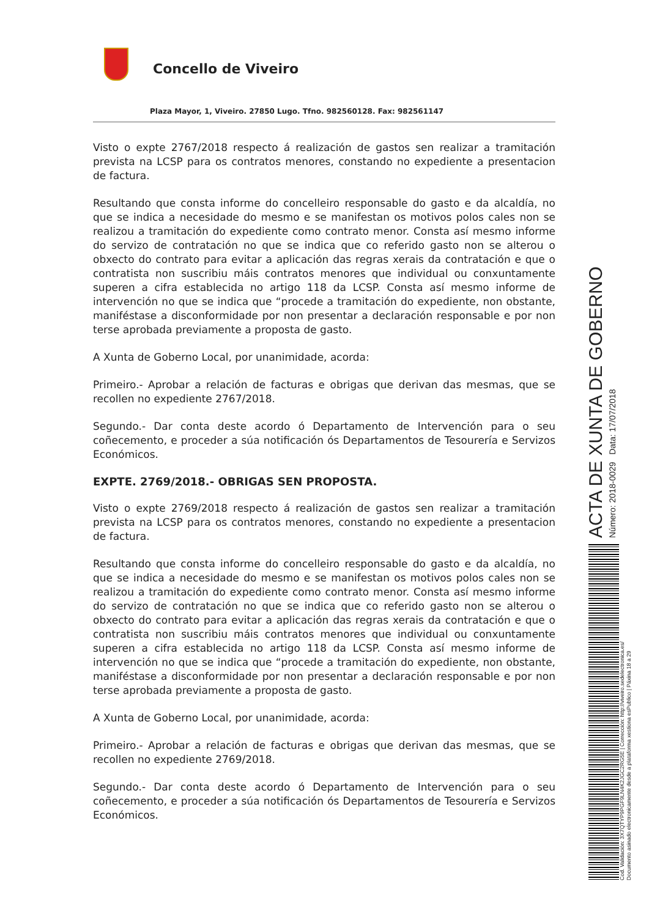Concello de Viveiro
Plaza Mayor, 1, Viveiro. 27850 Lugo. Tfno. 982560128. Fax: 982561147
Visto o expte 2767/2018 respecto á realización de gastos sen realizar a tramitación prevista na LCSP para os contratos menores, constando no expediente a presentacion de factura.
Resultando que consta informe do concelleiro responsable do gasto e da alcaldía, no que se indica a necesidade do mesmo e se manifestan os motivos polos cales non se realizou a tramitación do expediente como contrato menor. Consta así mesmo informe do servizo de contratación no que se indica que co referido gasto non se alterou o obxecto do contrato para evitar a aplicación das regras xerais da contratación e que o contratista non suscribiu máis contratos menores que individual ou conxuntamente superen a cifra establecida no artigo 118 da LCSP. Consta así mesmo informe de intervención no que se indica que “procede a tramitación do expediente, non obstante, maniféstase a disconformidade por non presentar a declaración responsable e por non terse aprobada previamente a proposta de gasto.
A Xunta de Goberno Local, por unanimidade, acorda:
Primeiro.- Aprobar a relación de facturas e obrigas que derivan das mesmas, que se recollen no expediente 2767/2018.
Segundo.- Dar conta deste acordo ó Departamento de Intervención para o seu coñecemento, e proceder a súa notificación ós Departamentos de Tesourería e Servizos Económicos.
EXPTE. 2769/2018.- OBRIGAS SEN PROPOSTA.
Visto o expte 2769/2018 respecto á realización de gastos sen realizar a tramitación prevista na LCSP para os contratos menores, constando no expediente a presentacion de factura.
Resultando que consta informe do concelleiro responsable do gasto e da alcaldía, no que se indica a necesidade do mesmo e se manifestan os motivos polos cales non se realizou a tramitación do expediente como contrato menor. Consta así mesmo informe do servizo de contratación no que se indica que co referido gasto non se alterou o obxecto do contrato para evitar a aplicación das regras xerais da contratación e que o contratista non suscribiu máis contratos menores que individual ou conxuntamente superen a cifra establecida no artigo 118 da LCSP. Consta así mesmo informe de intervención no que se indica que “procede a tramitación do expediente, non obstante, maniféstase a disconformidade por non presentar a declaración responsable e por non terse aprobada previamente a proposta de gasto.
A Xunta de Goberno Local, por unanimidade, acorda:
Primeiro.- Aprobar a relación de facturas e obrigas que derivan das mesmas, que se recollen no expediente 2769/2018.
Segundo.- Dar conta deste acordo ó Departamento de Intervención para o seu coñecemento, e proceder a súa notificación ós Departamentos de Tesourería e Servizos Económicos.
ACTA DE XUNTA DE GOBERNO Número: 2018-0029 Data: 17/07/2018
Cod. Validación: 3X7QTYP9PGF9LN4K2JGC2RG5E | Corrección: http://viveiro.sedelectronica.es/
Documento asinado electronicamente desde a plataforma xestiona esPublico | Páxina 18 a 29